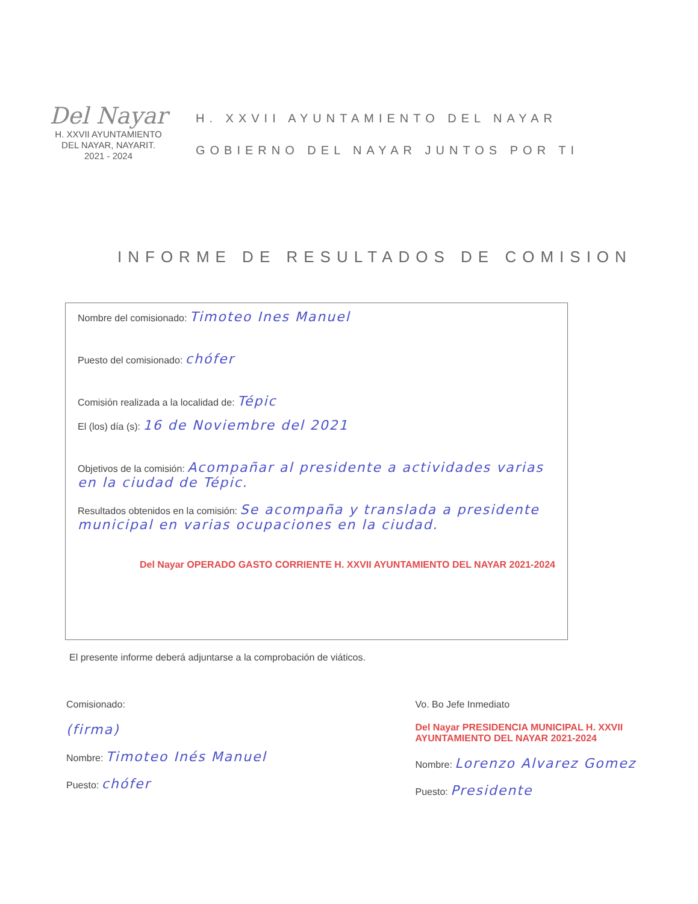Del Nayar
H. XXVII AYUNTAMIENTO
DEL NAYAR, NAYARIT.
2021 - 2024
H. XXVII AYUNTAMIENTO DEL NAYAR
GOBIERNO DEL NAYAR JUNTOS POR TI
INFORME DE RESULTADOS DE COMISION
Nombre del comisionado: Timoteo Ines Manuel
Puesto del comisionado: chófer
Comisión realizada a la localidad de: Tépic
El (los) día (s): 16 de Noviembre del 2021
Objetivos de la comisión: Acompañar al presidente a actividades varias en la ciudad de Tépic.
Resultados obtenidos en la comisión: Se acompaña y translada a presidente municipal en varias ocupaciones en la ciudad.
Del Nayar OPERADO GASTO CORRIENTE H. XXVII AYUNTAMIENTO DEL NAYAR 2021-2024
El presente informe deberá adjuntarse a la comprobación de viáticos.
Comisionado:
(firma)
Nombre: Timoteo Inés Manuel
Puesto: chófer
Vo. Bo Jefe Inmediato
Del Nayar PRESIDENCIA MUNICIPAL H. XXVII AYUNTAMIENTO DEL NAYAR 2021-2024
Nombre: Lorenzo Alvarez Gomez
Puesto: Presidente